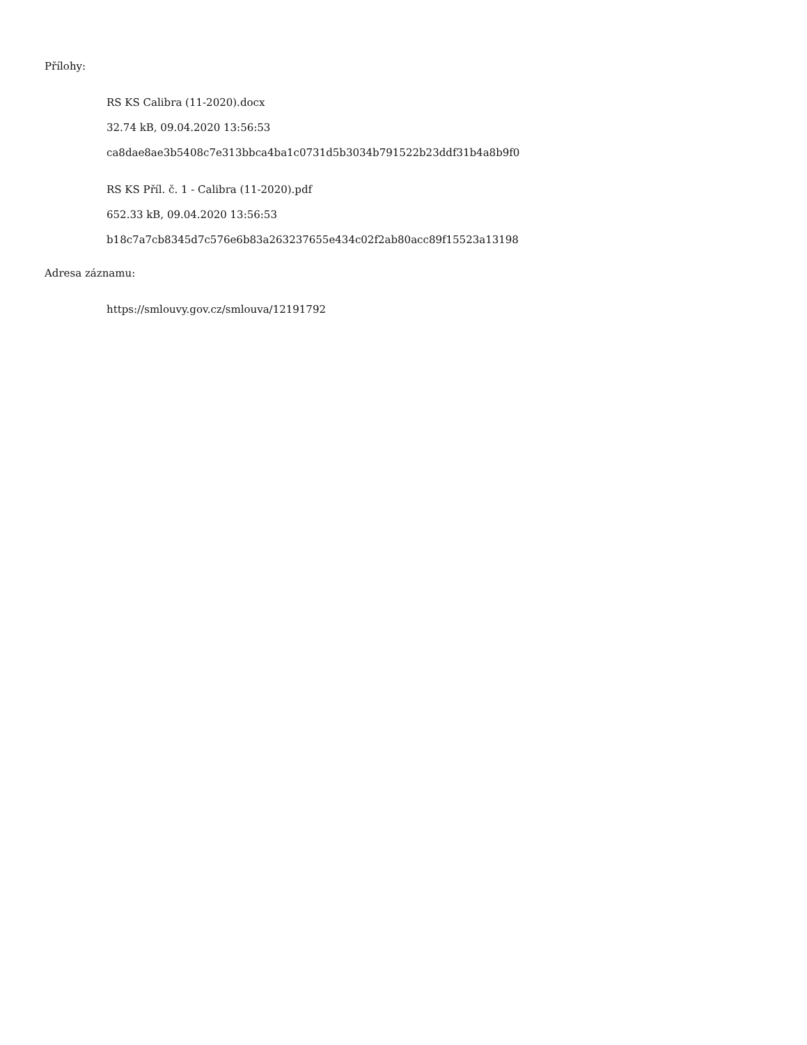Přílohy:
RS KS Calibra (11-2020).docx
32.74 kB, 09.04.2020 13:56:53
ca8dae8ae3b5408c7e313bbca4ba1c0731d5b3034b791522b23ddf31b4a8b9f0
RS KS Příl. č. 1 - Calibra (11-2020).pdf
652.33 kB, 09.04.2020 13:56:53
b18c7a7cb8345d7c576e6b83a263237655e434c02f2ab80acc89f15523a13198
Adresa záznamu:
https://smlouvy.gov.cz/smlouva/12191792